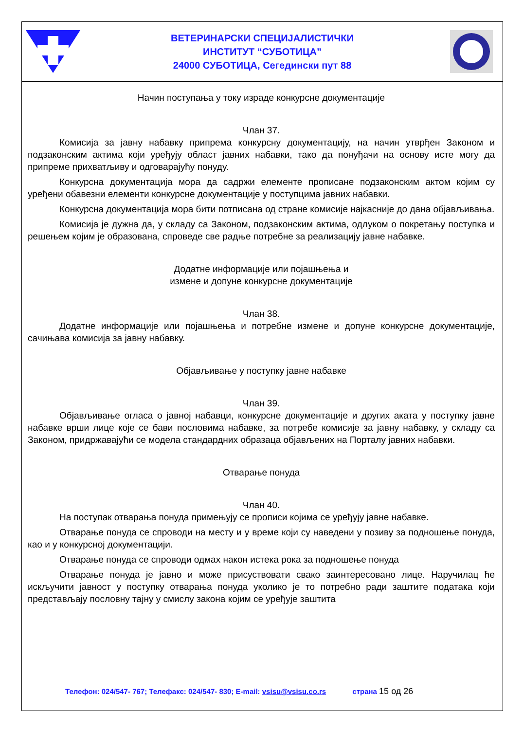ВЕТЕРИНАРСКИ СПЕЦИЈАЛИСТИЧКИ
ИНСТИТУТ “СУБОТИЦА”
24000 СУБОТИЦА, Сегедински пут 88
Начин поступања у току израде конкурсне документације
Члан 37.
Комисија за јавну набавку припрема конкурсну документацију, на начин утврђен Законом и подзаконским актима који уређују област јавних набавки, тако да понуђачи на основу исте могу да припреме прихватљиву и одговарајућу понуду.
Конкурсна документација мора да садржи елементе прописане подзаконским актом којим су уређени обавезни елементи конкурсне документације у поступцима јавних набавки.
Конкурсна документација мора бити потписана од стране комисије најкасније до дана објављивања.
Комисија је дужна да, у складу са Законом, подзаконским актима, одлуком о покретању поступка и решењем којим је образована, спроведе све радње потребне за реализацију јавне набавке.
Додатне информације или појашњења и
измене и допуне конкурсне документације
Члан 38.
Додатне информације или појашњења и потребне измене и допуне конкурсне документације, сачињава комисија за јавну набавку.
Објављивање у поступку јавне набавке
Члан 39.
Објављивање огласа о јавној набавци, конкурсне документације и других аката у поступку јавне набавке врши лице које се бави пословима набавке, за потребе комисије за јавну набавку, у складу са Законом, придржавајући се модела стандардних образаца објављених на Порталу јавних набавки.
Отварање понуда
Члан 40.
На поступак отварања понуда примењују се прописи којима се уређују јавне набавке.
Отварање понуда се спроводи на месту и у време који су наведени у позиву за подношење понуда, као и у конкурсној документацији.
Отварање понуда се спроводи одмах након истека рока за подношење понуда
Отварање понуда је јавно и може присуствовати свако заинтересовано лице. Наручилац ће искључити јавност у поступку отварања понуда уколико је то потребно ради заштите података који представљају пословну тајну у смислу закона којим се уређује заштита
Телефон: 024/547- 767; Телефакс: 024/547- 830; E-mail: vsisu@vsisu.co.rs страна 15 од 26